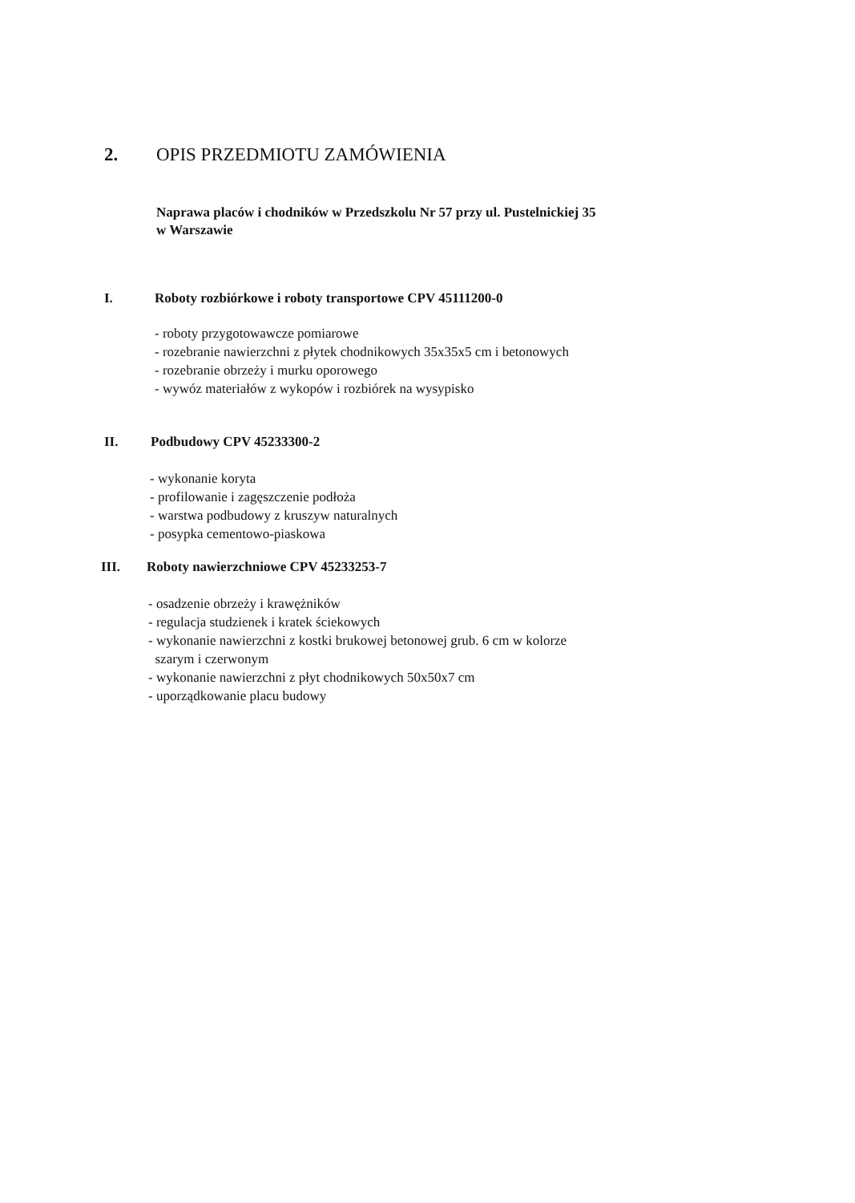2. OPIS PRZEDMIOTU ZAMÓWIENIA
Naprawa placów i chodników w Przedszkolu Nr 57 przy ul. Pustelnickiej 35
w Warszawie
I. Roboty rozbiórkowe i roboty transportowe CPV 45111200-0
- roboty przygotowawcze pomiarowe
- rozebranie nawierzchni z płytek chodnikowych 35x35x5 cm i betonowych
- rozebranie obrzeży i murku oporowego
- wywóz materiałów z wykopów i rozbiórek na wysypisko
II. Podbudowy CPV 45233300-2
- wykonanie koryta
- profilowanie i zagęszczenie podłoża
- warstwa podbudowy z kruszyw naturalnych
- posypka cementowo-piaskowa
III. Roboty nawierzchniowe CPV 45233253-7
- osadzenie obrzeży i krawężników
- regulacja studzienek i kratek ściekowych
- wykonanie nawierzchni z kostki brukowej betonowej grub. 6 cm w kolorze
szarym i czerwonym
- wykonanie nawierzchni z płyt chodnikowych 50x50x7 cm
- uporządkowanie placu budowy